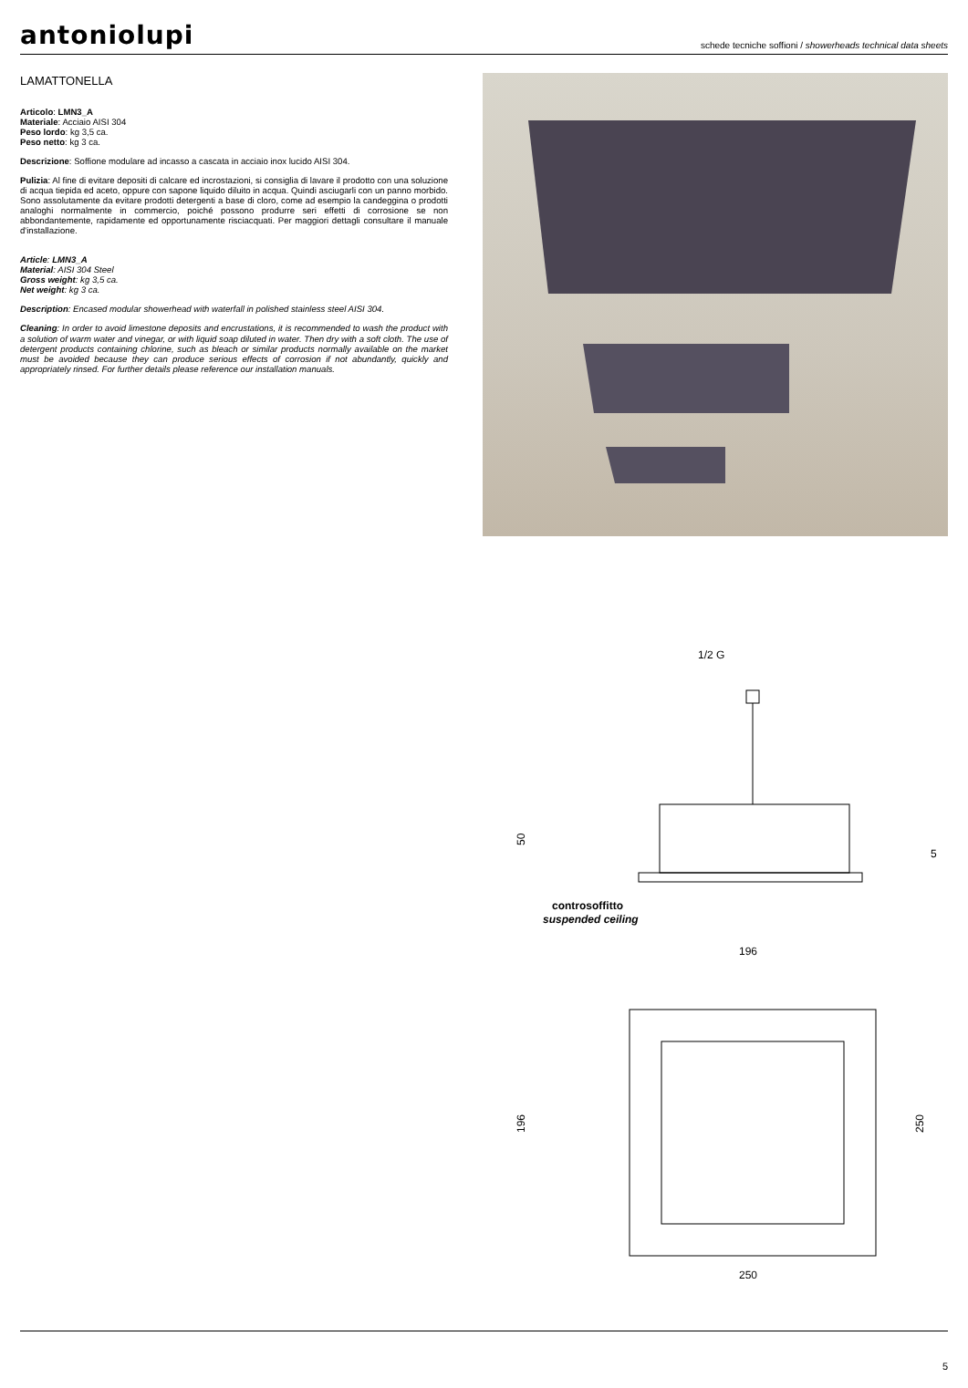antoniolupi
schede tecniche soffioni / showerheads technical data sheets
LAMATTONELLA
Articolo: LMN3_A
Materiale: Acciaio AISI 304
Peso lordo: kg 3,5 ca.
Peso netto: kg 3 ca.
Descrizione: Soffione modulare ad incasso a cascata in acciaio inox lucido AISI 304.
Pulizia: Al fine di evitare depositi di calcare ed incrostazioni, si consiglia di lavare il prodotto con una soluzione di acqua tiepida ed aceto, oppure con sapone liquido diluito in acqua. Quindi asciugarli con un panno morbido. Sono assolutamente da evitare prodotti detergenti a base di cloro, come ad esempio la candeggina o prodotti analoghi normalmente in commercio, poiché possono produrre seri effetti di corrosione se non abbondantemente, rapidamente ed opportunamente risciacquati. Per maggiori dettagli consultare il manuale d'installazione.
Article: LMN3_A
Material: AISI 304 Steel
Gross weight: kg 3,5 ca.
Net weight: kg 3 ca.
Description: Encased modular showerhead with waterfall in polished stainless steel AISI 304.
Cleaning: In order to avoid limestone deposits and encrustations, it is recommended to wash the product with a solution of warm water and vinegar, or with liquid soap diluted in water. Then dry with a soft cloth. The use of detergent products containing chlorine, such as bleach or similar products normally available on the market must be avoided because they can produce serious effects of corrosion if not abundantly, quickly and appropriately rinsed. For further details please reference our installation manuals.
1/2 G
50
5
controsoffitto
suspended ceiling
196
196
250
250
5